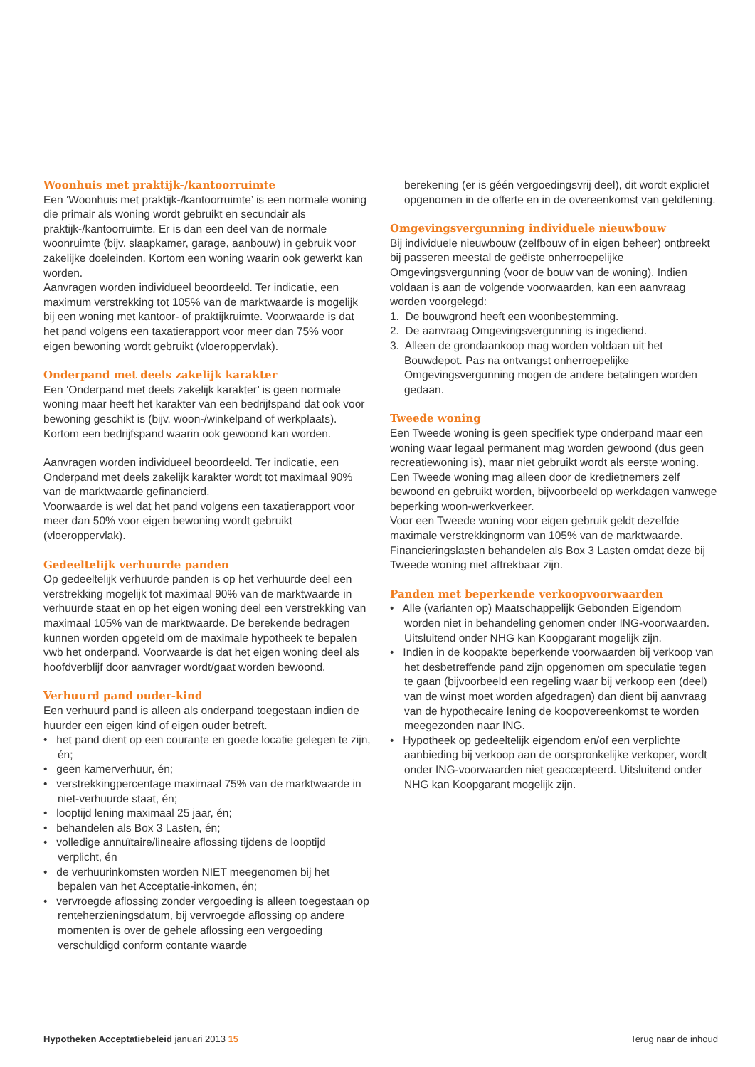Woonhuis met praktijk-/kantoorruimte
Een ‘Woonhuis met praktijk-/kantoorruimte’ is een normale woning die primair als woning wordt gebruikt en secundair als praktijk-/kantoorruimte. Er is dan een deel van de normale woonruimte (bijv. slaapkamer, garage, aanbouw) in gebruik voor zakelijke doeleinden. Kortom een woning waarin ook gewerkt kan worden.
Aanvragen worden individueel beoordeeld. Ter indicatie, een maximum verstrekking tot 105% van de marktwaarde is mogelijk bij een woning met kantoor- of praktijkruimte. Voorwaarde is dat het pand volgens een taxatierapport voor meer dan 75% voor eigen bewoning wordt gebruikt (vloeroppervlak).
Onderpand met deels zakelijk karakter
Een ‘Onderpand met deels zakelijk karakter’ is geen normale woning maar heeft het karakter van een bedrijfspand dat ook voor bewoning geschikt is (bijv. woon-/winkelpand of werkplaats).
Kortom een bedrijfspand waarin ook gewoond kan worden.
Aanvragen worden individueel beoordeeld. Ter indicatie, een Onderpand met deels zakelijk karakter wordt tot maximaal 90% van de marktwaarde gefinancierd.
Voorwaarde is wel dat het pand volgens een taxatierapport voor meer dan 50% voor eigen bewoning wordt gebruikt (vloeroppervlak).
Gedeeltelijk verhuurde panden
Op gedeeltelijk verhuurde panden is op het verhuurde deel een verstrekking mogelijk tot maximaal 90% van de marktwaarde in verhuurde staat en op het eigen woning deel een verstrekking van maximaal 105% van de marktwaarde. De berekende bedragen kunnen worden opgeteld om de maximale hypotheek te bepalen vwb het onderpand. Voorwaarde is dat het eigen woning deel als hoofdverblijf door aanvrager wordt/gaat worden bewoond.
Verhuurd pand ouder-kind
Een verhuurd pand is alleen als onderpand toegestaan indien de huurder een eigen kind of eigen ouder betreft.
• het pand dient op een courante en goede locatie gelegen te zijn, én;
• geen kamerverhuur, én;
• verstrekkingpercentage maximaal 75% van de marktwaarde in niet-verhuurde staat, én;
• looptijd lening maximaal 25 jaar, én;
• behandelen als Box 3 Lasten, én;
• volledige annuïtaire/lineaire aflossing tijdens de looptijd verplicht, én
• de verhuurinkomsten worden NIET meegenomen bij het bepalen van het Acceptatie-inkomen, én;
• vervroegde aflossing zonder vergoeding is alleen toegestaan op renteherzieningsdatum, bij vervroegde aflossing op andere momenten is over de gehele aflossing een vergoeding verschuldigd conform contante waarde
berekening (er is géén vergoedingsvrij deel), dit wordt expliciet opgenomen in de offerte en in de overeenkomst van geldlening.
Omgevingsvergunning individuele nieuwbouw
Bij individuele nieuwbouw (zelfbouw of in eigen beheer) ontbreekt bij passeren meestal de geëiste onherroepelijke Omgevingsvergunning (voor de bouw van de woning). Indien voldaan is aan de volgende voorwaarden, kan een aanvraag worden voorgelegd:
1. De bouwgrond heeft een woonbestemming.
2. De aanvraag Omgevingsvergunning is ingediend.
3. Alleen de grondaankoop mag worden voldaan uit het Bouwdepot. Pas na ontvangst onherroepelijke Omgevingsvergunning mogen de andere betalingen worden gedaan.
Tweede woning
Een Tweede woning is geen specifiek type onderpand maar een woning waar legaal permanent mag worden gewoond (dus geen recreatiewoning is), maar niet gebruikt wordt als eerste woning. Een Tweede woning mag alleen door de kredietnemers zelf bewoond en gebruikt worden, bijvoorbeeld op werkdagen vanwege beperking woon-werkverkeer.
Voor een Tweede woning voor eigen gebruik geldt dezelfde maximale verstrekkingnorm van 105% van de marktwaarde. Financieringslasten behandelen als Box 3 Lasten omdat deze bij Tweede woning niet aftrekbaar zijn.
Panden met beperkende verkoopvoorwaarden
• Alle (varianten op) Maatschappelijk Gebonden Eigendom worden niet in behandeling genomen onder ING-voorwaarden. Uitsluitend onder NHG kan Koopgarant mogelijk zijn.
• Indien in de koopakte beperkende voorwaarden bij verkoop van het desbetreffende pand zijn opgenomen om speculatie tegen te gaan (bijvoorbeeld een regeling waar bij verkoop een (deel) van de winst moet worden afgedragen) dan dient bij aanvraag van de hypothecaire lening de koopovereenkomst te worden meegezonden naar ING.
• Hypotheek op gedeeltelijk eigendom en/of een verplichte aanbieding bij verkoop aan de oorspronkelijke verkoper, wordt onder ING-voorwaarden niet geaccepteerd. Uitsluitend onder NHG kan Koopgarant mogelijk zijn.
Hypotheken Acceptatiebeleid januari 2013 15 Terug naar de inhoud